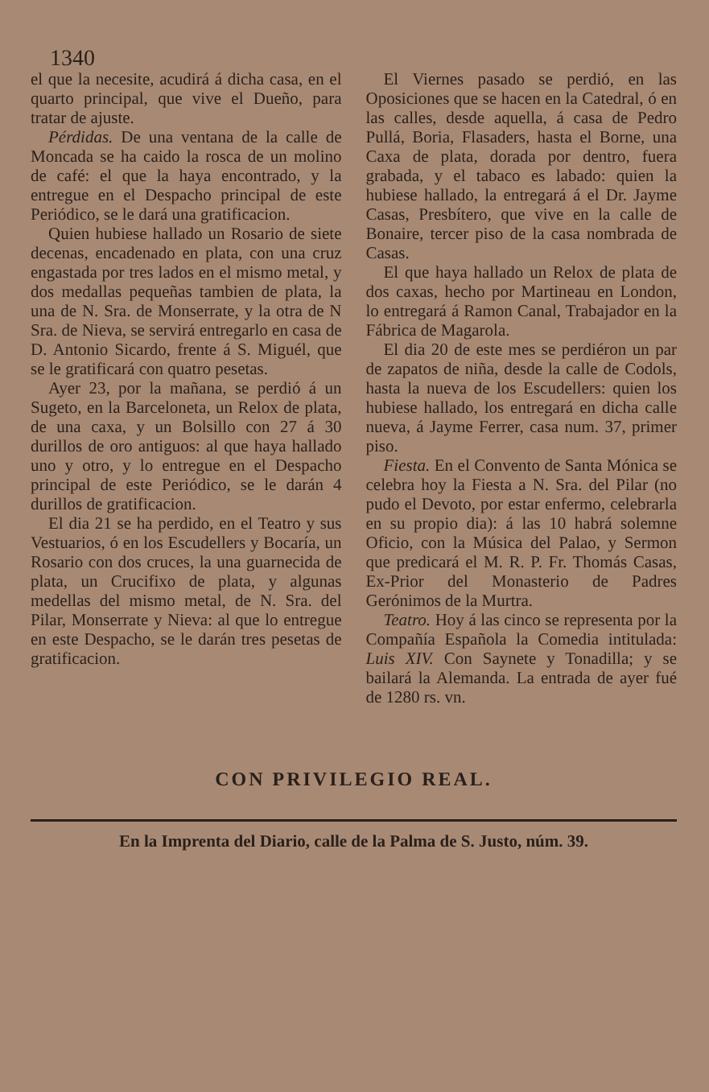1340
el que la necesite, acudirá á dicha casa, en el quarto principal, que vive el Dueño, para tratar de ajuste.
Pérdidas. De una ventana de la calle de Moncada se ha caido la rosca de un molino de café: el que la haya encontrado, y la entregue en el Despacho principal de este Periódico, se le dará una gratificacion.
Quien hubiese hallado un Rosario de siete decenas, encadenado en plata, con una cruz engastada por tres lados en el mismo metal, y dos medallas pequeñas tambien de plata, la una de N. Sra. de Monserrate, y la otra de N Sra. de Nieva, se servirá entregarlo en casa de D. Antonio Sicardo, frente á S. Miguél, que se le gratificará con quatro pesetas.
Ayer 23, por la mañana, se perdió á un Sugeto, en la Barceloneta, un Relox de plata, de una caxa, y un Bolsillo con 27 á 30 durillos de oro antiguos: al que haya hallado uno y otro, y lo entregue en el Despacho principal de este Periódico, se le darán 4 durillos de gratificacion.
El dia 21 se ha perdido, en el Teatro y sus Vestuarios, ó en los Escudellers y Bocaría, un Rosario con dos cruces, la una guarnecida de plata, un Crucifixo de plata, y algunas medellas del mismo metal, de N. Sra. del Pilar, Monserrate y Nieva: al que lo entregue en este Despacho, se le darán tres pesetas de gratificacion.
El Viernes pasado se perdió, en las Oposiciones que se hacen en la Catedral, ó en las calles, desde aquella, á casa de Pedro Pullá, Boria, Flasaders, hasta el Borne, una Caxa de plata, dorada por dentro, fuera grabada, y el tabaco es labado: quien la hubiese hallado, la entregará á el Dr. Jayme Casas, Presbítero, que vive en la calle de Bonaire, tercer piso de la casa nombrada de Casas.
El que haya hallado un Relox de plata de dos caxas, hecho por Martineau en London, lo entregará á Ramon Canal, Trabajador en la Fábrica de Magarola.
El dia 20 de este mes se perdiéron un par de zapatos de niña, desde la calle de Codols, hasta la nueva de los Escudellers: quien los hubiese hallado, los entregará en dicha calle nueva, á Jayme Ferrer, casa num. 37, primer piso.
Fiesta. En el Convento de Santa Mónica se celebra hoy la Fiesta a N. Sra. del Pilar (no pudo el Devoto, por estar enfermo, celebrarla en su propio dia): á las 10 habrá solemne Oficio, con la Música del Palao, y Sermon que predicará el M. R. P. Fr. Thomás Casas, Ex-Prior del Monasterio de Padres Gerónimos de la Murtra.
Teatro. Hoy á las cinco se representa por la Compañía Española la Comedia intitulada: Luis XIV. Con Saynete y Tonadilla; y se bailará la Alemanda. La entrada de ayer fué de 1280 rs. vn.
CON PRIVILEGIO REAL.
En la Imprenta del Diario, calle de la Palma de S. Justo, núm. 39.